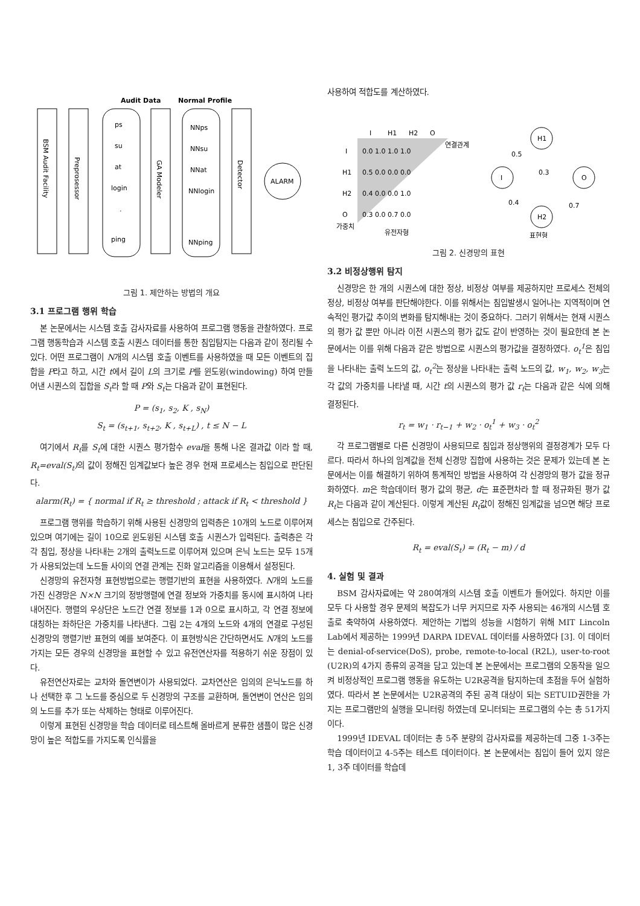Audit Data
Normal Profile
BSM Audit Facility
Preprosessor
ps
su
at
login
.
ping
GA Modeler
NNps
NNsu
NNat
NNlogin
NNping
Detector
ALARM
그림 1. 제안하는 방법의 개요
3.1 프로그램 행위 학습
본 논문에서는 시스템 호출 감사자료를 사용하여 프로그램 행동을 관찰하였다. 프로그램 행동학습과 시스템 호출 시퀀스 데이터를 통한 침입탐지는 다음과 같이 정리될 수 있다. 어떤 프로그램이 N개의 시스템 호출 이벤트를 사용하였을 때 모든 이벤트의 집합을 P라고 하고, 시간 t에서 길이 L의 크기로 P를 윈도윙(windowing) 하여 만들어낸 시퀀스의 집합을 S<sub>t</sub>라 할 때 P와 S<sub>t</sub>는 다음과 같이 표현된다.
P = (s<sub>1</sub>, s<sub>2</sub>, K , s<sub>N</sub>)
S<sub>t</sub> = (s<sub>t+1</sub>, s<sub>t+2</sub>, K , s<sub>t+L</sub>) , t ≤ N − L
여기에서 R<sub>t</sub>를 S<sub>t</sub>에 대한 시퀀스 평가함수 eval을 통해 나온 결과값 이라 할 때, R<sub>t</sub>=eval(S<sub>t</sub>) 의 값이 정해진 임계값보다 높은 경우 현재 프로세스는 침입으로 판단된다.
alarm(R<sub>t</sub>) = { normal if R<sub>t</sub> ≥ threshold ; attack if R<sub>t</sub> < threshold }
프로그램 행위를 학습하기 위해 사용된 신경망의 입력층은 10개의 노드로 이루어져 있으며 여기에는 길이 10으로 윈도윙된 시스템 호출 시퀀스가 입력된다. 출력층은 각각 침입, 정상을 나타내는 2개의 출력노드로 이루어져 있으며 은닉 노드는 모두 15개가 사용되었는데 노드들 사이의 연결 관계는 진화 알고리즘을 이용해서 설정된다.
신경망의 유전자형 표현방법으로는 행렬기반의 표현을 사용하였다. N개의 노드를 가진 신경망은 N×N 크기의 정방행렬에 연결 정보와 가중치를 동시에 표시하여 나타내어진다. 행렬의 우상단은 노드간 연결 정보를 1과 0으로 표시하고, 각 연결 정보에 대칭하는 좌하단은 가중치를 나타낸다. 그림 2는 4개의 노드와 4개의 연결로 구성된 신경망의 행렬기반 표현의 예를 보여준다. 이 표현방식은 간단하면서도 N개의 노드를 가지는 모든 경우의 신경망을 표현할 수 있고 유전연산자를 적용하기 쉬운 장점이 있다.
유전연산자로는 교차와 돌연변이가 사용되었다. 교차연산은 임의의 은닉노드를 하나 선택한 후 그 노드를 중심으로 두 신경망의 구조를 교환하며, 돌연변이 연산은 임의의 노드를 추가 또는 삭제하는 형태로 이루어진다.
이렇게 표현된 신경망을 학습 데이터로 테스트해 올바르게 분류한 샘플이 많은 신경망이 높은 적합도를 가지도록 인식률을
사용하여 적합도를 계산하였다.
I
H1
H2
O
I
0.0 1.0 1.0 1.0
연결관계
H1
0.5 0.0 0.0 0.0
H2
0.4 0.0 0.0 1.0
O
0.3 0.0 0.7 0.0
가중치
유전자형
I
H1
H2
O
0.5
0.3
0.4
0.7
표현형
그림 2. 신경망의 표현
3.2 비정상행위 탐지
신경망은 한 개의 시퀀스에 대한 정상, 비정상 여부를 제공하지만 프로세스 전체의 정상, 비정상 여부를 판단해야한다. 이를 위해서는 침입발생시 일어나는 지역적이며 연속적인 평가값 추이의 변화를 탐지해내는 것이 중요하다. 그러기 위해서는 현재 시퀀스의 평가 값 뿐만 아니라 이전 시퀀스의 평가 값도 같이 반영하는 것이 필요한데 본 논문에서는 이를 위해 다음과 같은 방법으로 시퀀스의 평가값을 결정하였다. o<sub>t</sub><sup>1</sup>은 침입을 나타내는 출력 노드의 값, o<sub>t</sub><sup>2</sup>는 정상을 나타내는 출력 노드의 값, w<sub>1</sub>, w<sub>2</sub>, w<sub>3</sub>는 각 값의 가중치를 나타낼 때, 시간 t의 시퀀스의 평가 값 r<sub>t</sub>는 다음과 같은 식에 의해 결정된다.
r<sub>t</sub> = w<sub>1</sub> · r<sub>t−1</sub> + w<sub>2</sub> · o<sub>t</sub><sup>1</sup> + w<sub>3</sub> · o<sub>t</sub><sup>2</sup>
각 프로그램별로 다른 신경망이 사용되므로 침입과 정상행위의 결정경계가 모두 다르다. 따라서 하나의 임계값을 전체 신경망 집합에 사용하는 것은 문제가 있는데 본 논문에서는 이를 해결하기 위하여 통계적인 방법을 사용하여 각 신경망의 평가 값을 정규화하였다. m은 학습데이터 평가 값의 평균, d는 표준편차라 할 때 정규화된 평가 값 R<sub>t</sub>는 다음과 같이 계산된다. 이렇게 계산된 R<sub>t</sub>값이 정해진 임계값을 넘으면 해당 프로세스는 침입으로 간주된다.
R<sub>t</sub> = eval(S<sub>t</sub>) = (R<sub>t</sub> − m) / d
4. 실험 및 결과
BSM 감사자료에는 약 280여개의 시스템 호출 이벤트가 들어있다. 하지만 이를 모두 다 사용할 경우 문제의 복잡도가 너무 커지므로 자주 사용되는 46개의 시스템 호출로 축약하여 사용하였다. 제안하는 기법의 성능을 시험하기 위해 MIT Lincoln Lab에서 제공하는 1999년 DARPA IDEVAL 데이터를 사용하였다 [3]. 이 데이터는 denial-of-service(DoS), probe, remote-to-local (R2L), user-to-root (U2R)의 4가지 종류의 공격을 담고 있는데 본 논문에서는 프로그램의 오동작을 일으켜 비정상적인 프로그램 행동을 유도하는 U2R공격을 탐지하는데 초점을 두어 실험하였다. 따라서 본 논문에서는 U2R공격의 주된 공격 대상이 되는 SETUID권한을 가지는 프로그램만의 실행을 모니터링 하였는데 모니터되는 프로그램의 수는 총 51가지이다.
1999년 IDEVAL 데이터는 총 5주 분량의 감사자료를 제공하는데 그중 1-3주는 학습 데이터이고 4-5주는 테스트 데이터이다. 본 논문에서는 침입이 들어 있지 않은 1, 3주 데이터를 학습데